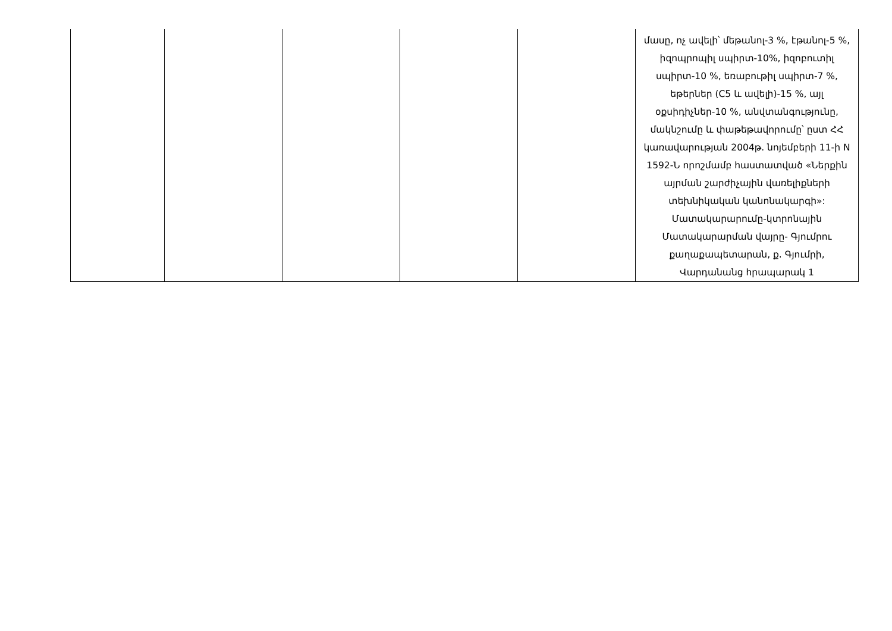| | | | | | մասը, ոչ ավելի՝ մեթանոլ-3 %, էթանոլ-5 %, իզոպրոպիլ սպիրտ-10%, իզոբուտիլ սպիրտ-10 %, եռաբութիլ սպիրտ-7 %, եթերներ (C5 և ավելի)-15 %, այլ օքսիդիչներ-10 %, անվտանգությունը, մակնշումը և փաթեթավորումը՝ ըստ ՀՀ կառավարության 2004թ. նոյեմբերի 11-ի N 1592-Ն որոշմամբ հաստատված «Ներքին այրման շարժիչային վառելիքների տեխնիկական կանոնակարգի»: Մատակարարումը-կտրոնային Մատակարարման վայրը- Գյումրու քաղաքապետարան, ք. Գյումրի, Վարդանանց հրապարակ 1 |